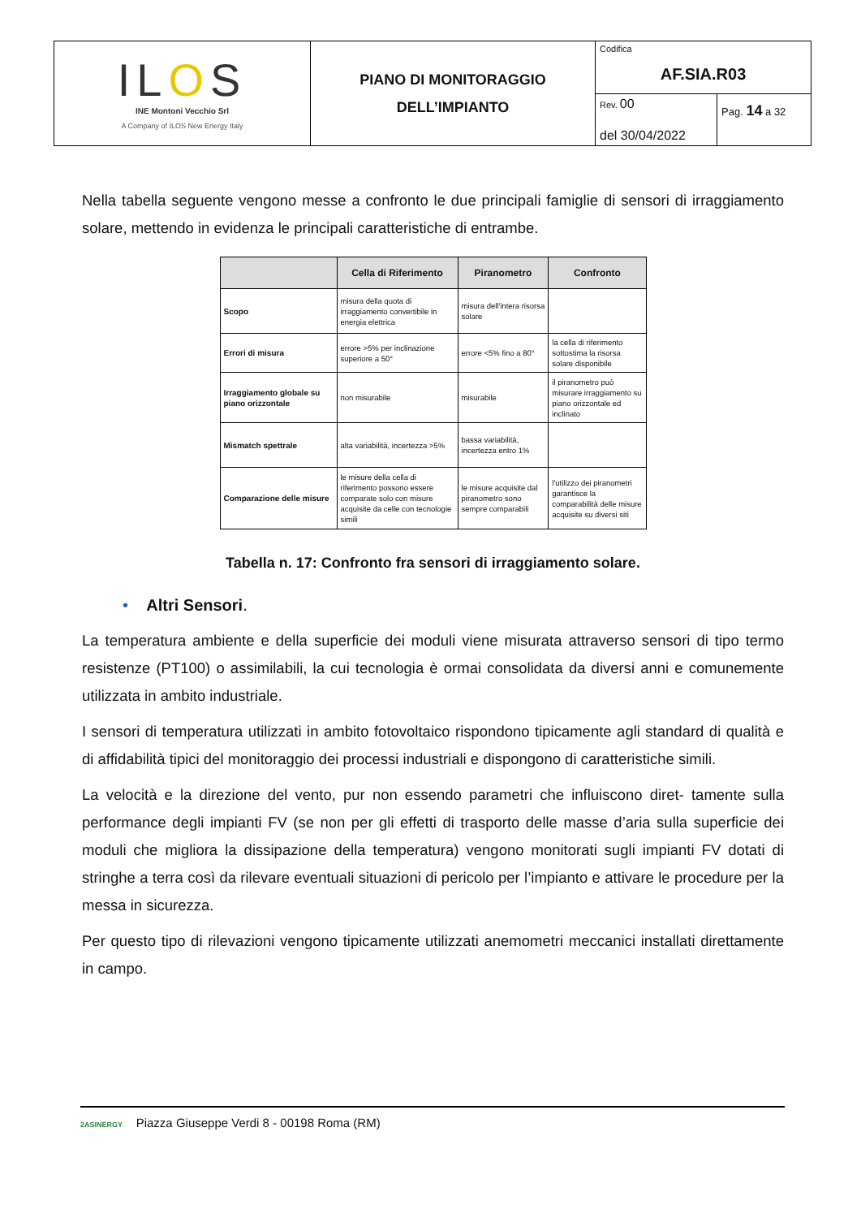| IL O S INE Montoni Vecchio Srl A Company of ILOS New Energy Italy | PIANO DI MONITORAGGIO DELL’IMPIANTO | Codifica AF.SIA.R03 | |
| | | Rev. 00 | Pag. 14 a 32 |
| | | del 30/04/2022 | |
Nella tabella seguente vengono messe a confronto le due principali famiglie di sensori di irraggiamento solare, mettendo in evidenza le principali caratteristiche di entrambe.
| | Cella di Riferimento | Piranometro | Confronto |
| --- | --- | --- | --- |
| Scopo | misura della quota di irraggiamento convertibile in energia elettrica | misura dell'intera risorsa solare | |
| Errori di misura | errore >5% per inclinazione superiore a 50° | errore <5% fino a 80° | la cella di riferimento sottostima la risorsa solare disponibile |
| Irraggiamento globale su piano orizzontale | non misurabile | misurabile | il piranometro può misurare irraggiamento su piano orizzontale ed inclinato |
| Mismatch spettrale | alta variabilità, incertezza >5% | bassa variabilità, incertezza entro 1% | |
| Comparazione delle misure | le misure della cella di riferimento possono essere comparate solo con misure acquisite da celle con tecnologie simili | le misure acquisite dal piranometro sono sempre comparabili | l'utilizzo dei piranometri garantisce la comparabilità delle misure acquisite su diversi siti |
Tabella n. 17: Confronto fra sensori di irraggiamento solare.
• Altri Sensori.
La temperatura ambiente e della superficie dei moduli viene misurata attraverso sensori di tipo termo resistenze (PT100) o assimilabili, la cui tecnologia è ormai consolidata da diversi anni e comunemente utilizzata in ambito industriale.
I sensori di temperatura utilizzati in ambito fotovoltaico rispondono tipicamente agli standard di qualità e di affidabilità tipici del monitoraggio dei processi industriali e dispongono di caratteristiche simili.
La velocità e la direzione del vento, pur non essendo parametri che influiscono diret- tamente sulla performance degli impianti FV (se non per gli effetti di trasporto delle masse d’aria sulla superficie dei moduli che migliora la dissipazione della temperatura) vengono monitorati sugli impianti FV dotati di stringhe a terra così da rilevare eventuali situazioni di pericolo per l’impianto e attivare le procedure per la messa in sicurezza.
Per questo tipo di rilevazioni vengono tipicamente utilizzati anemometri meccanici installati direttamente in campo.
2ASINERGY Piazza Giuseppe Verdi 8 - 00198 Roma (RM)